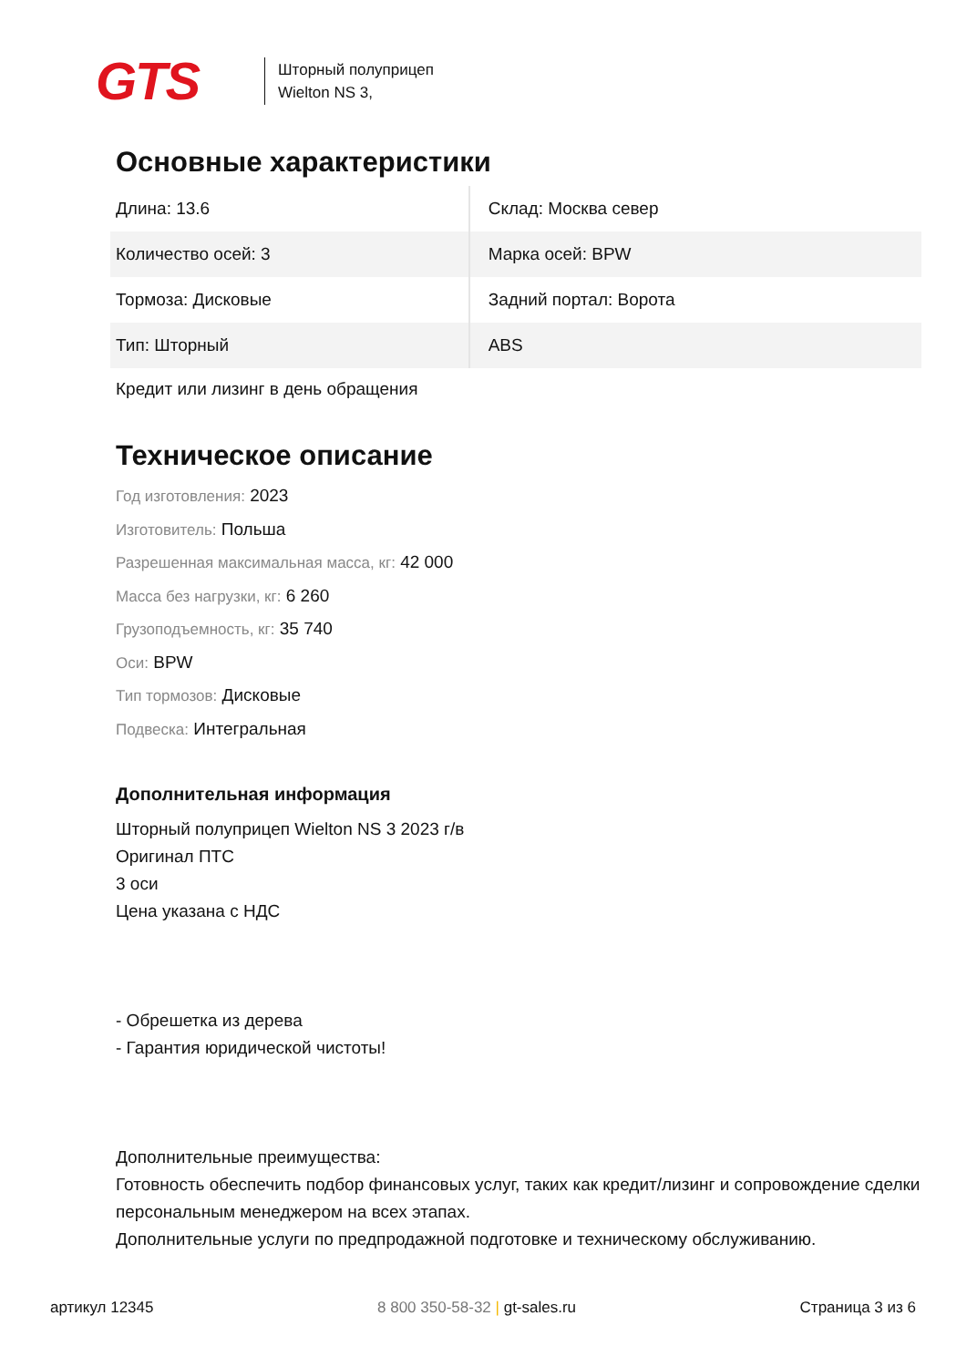GTS
Шторный полуприцеп
Wielton NS 3,
Основные характеристики
| Длина: 13.6 | Склад: Москва север |
| Количество осей: 3 | Марка осей: BPW |
| Тормоза: Дисковые | Задний портал: Ворота |
| Тип: Шторный | ABS |
Кредит или лизинг в день обращения
Техническое описание
Год изготовления: 2023
Изготовитель: Польша
Разрешенная максимальная масса, кг: 42 000
Масса без нагрузки, кг: 6 260
Грузоподъемность, кг: 35 740
Оси: BPW
Тип тормозов: Дисковые
Подвеска: Интегральная
Дополнительная информация
Шторный полуприцеп Wielton NS 3 2023 г/в
Оригинал ПТС
3 оси
Цена указана с НДС
- Обрешетка из дерева
- Гарантия юридической чистоты!
Дополнительные преимущества:
Готовность обеспечить подбор финансовых услуг, таких как кредит/лизинг и сопровождение сделки персональным менеджером на всех этапах.
Дополнительные услуги по предпродажной подготовке и техническому обслуживанию.
артикул 12345 8 800 350-58-32 | gt-sales.ru Страница 3 из 6